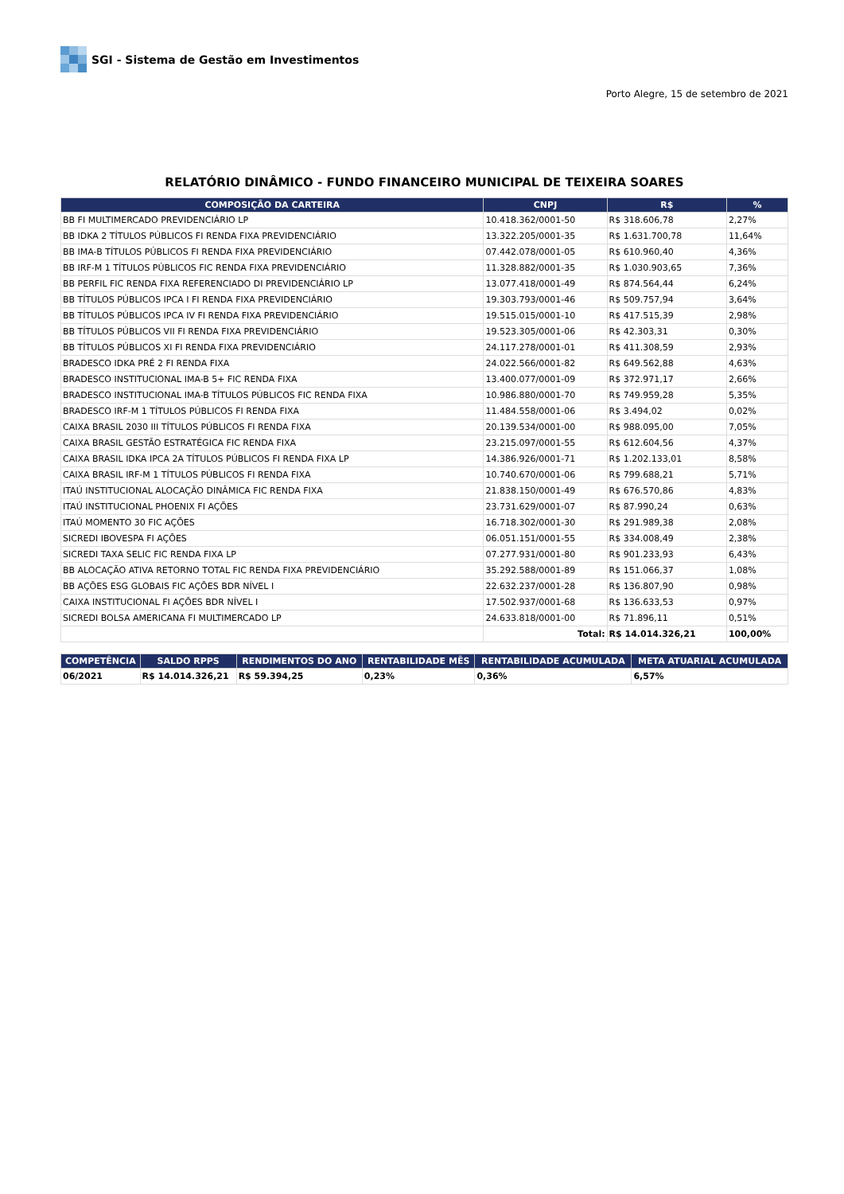SGI - Sistema de Gestão em Investimentos
Porto Alegre, 15 de setembro de 2021
RELATÓRIO DINÂMICO - FUNDO FINANCEIRO MUNICIPAL DE TEIXEIRA SOARES
| COMPOSIÇÃO DA CARTEIRA | CNPJ | R$ | % |
| --- | --- | --- | --- |
| BB FI MULTIMERCADO PREVIDENCIÁRIO LP | 10.418.362/0001-50 | R$ 318.606,78 | 2,27% |
| BB IDKA 2 TÍTULOS PÚBLICOS FI RENDA FIXA PREVIDENCIÁRIO | 13.322.205/0001-35 | R$ 1.631.700,78 | 11,64% |
| BB IMA-B TÍTULOS PÚBLICOS FI RENDA FIXA PREVIDENCIÁRIO | 07.442.078/0001-05 | R$ 610.960,40 | 4,36% |
| BB IRF-M 1 TÍTULOS PÚBLICOS FIC RENDA FIXA PREVIDENCIÁRIO | 11.328.882/0001-35 | R$ 1.030.903,65 | 7,36% |
| BB PERFIL FIC RENDA FIXA REFERENCIADO DI PREVIDENCIÁRIO LP | 13.077.418/0001-49 | R$ 874.564,44 | 6,24% |
| BB TÍTULOS PÚBLICOS IPCA I FI RENDA FIXA PREVIDENCIÁRIO | 19.303.793/0001-46 | R$ 509.757,94 | 3,64% |
| BB TÍTULOS PÚBLICOS IPCA IV FI RENDA FIXA PREVIDENCIÁRIO | 19.515.015/0001-10 | R$ 417.515,39 | 2,98% |
| BB TÍTULOS PÚBLICOS VII FI RENDA FIXA PREVIDENCIÁRIO | 19.523.305/0001-06 | R$ 42.303,31 | 0,30% |
| BB TÍTULOS PÚBLICOS XI FI RENDA FIXA PREVIDENCIÁRIO | 24.117.278/0001-01 | R$ 411.308,59 | 2,93% |
| BRADESCO IDKA PRÉ 2 FI RENDA FIXA | 24.022.566/0001-82 | R$ 649.562,88 | 4,63% |
| BRADESCO INSTITUCIONAL IMA-B 5+ FIC RENDA FIXA | 13.400.077/0001-09 | R$ 372.971,17 | 2,66% |
| BRADESCO INSTITUCIONAL IMA-B TÍTULOS PÚBLICOS FIC RENDA FIXA | 10.986.880/0001-70 | R$ 749.959,28 | 5,35% |
| BRADESCO IRF-M 1 TÍTULOS PÚBLICOS FI RENDA FIXA | 11.484.558/0001-06 | R$ 3.494,02 | 0,02% |
| CAIXA BRASIL 2030 III TÍTULOS PÚBLICOS FI RENDA FIXA | 20.139.534/0001-00 | R$ 988.095,00 | 7,05% |
| CAIXA BRASIL GESTÃO ESTRATÉGICA FIC RENDA FIXA | 23.215.097/0001-55 | R$ 612.604,56 | 4,37% |
| CAIXA BRASIL IDKA IPCA 2A TÍTULOS PÚBLICOS FI RENDA FIXA LP | 14.386.926/0001-71 | R$ 1.202.133,01 | 8,58% |
| CAIXA BRASIL IRF-M 1 TÍTULOS PÚBLICOS FI RENDA FIXA | 10.740.670/0001-06 | R$ 799.688,21 | 5,71% |
| ITAÚ INSTITUCIONAL ALOCAÇÃO DINÂMICA FIC RENDA FIXA | 21.838.150/0001-49 | R$ 676.570,86 | 4,83% |
| ITAÚ INSTITUCIONAL PHOENIX FI AÇÕES | 23.731.629/0001-07 | R$ 87.990,24 | 0,63% |
| ITAÚ MOMENTO 30 FIC AÇÕES | 16.718.302/0001-30 | R$ 291.989,38 | 2,08% |
| SICREDI IBOVESPA FI AÇÕES | 06.051.151/0001-55 | R$ 334.008,49 | 2,38% |
| SICREDI TAXA SELIC FIC RENDA FIXA LP | 07.277.931/0001-80 | R$ 901.233,93 | 6,43% |
| BB ALOCAÇÃO ATIVA RETORNO TOTAL FIC RENDA FIXA PREVIDENCIÁRIO | 35.292.588/0001-89 | R$ 151.066,37 | 1,08% |
| BB AÇÕES ESG GLOBAIS FIC AÇÕES BDR NÍVEL I | 22.632.237/0001-28 | R$ 136.807,90 | 0,98% |
| CAIXA INSTITUCIONAL FI AÇÕES BDR NÍVEL I | 17.502.937/0001-68 | R$ 136.633,53 | 0,97% |
| SICREDI BOLSA AMERICANA FI MULTIMERCADO LP | 24.633.818/0001-00 | R$ 71.896,11 | 0,51% |
| | Total: | R$ 14.014.326,21 | 100,00% |
| COMPETÊNCIA | SALDO RPPS | RENDIMENTOS DO ANO | RENTABILIDADE MÊS | RENTABILIDADE ACUMULADA | META ATUARIAL ACUMULADA |
| --- | --- | --- | --- | --- | --- |
| 06/2021 | R$ 14.014.326,21 | R$ 59.394,25 | 0,23% | 0,36% | 6,57% |